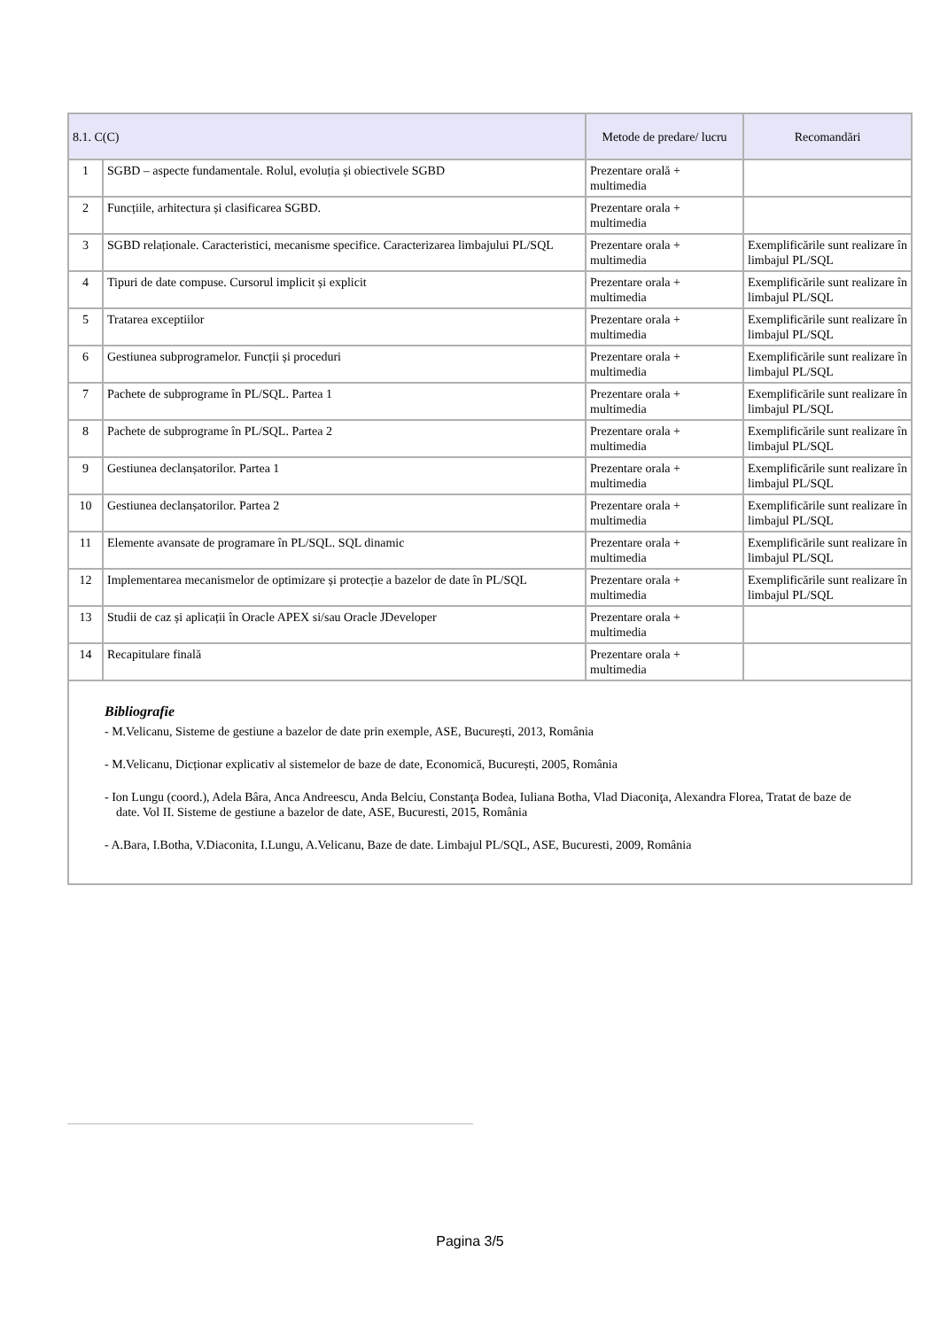| 8.1. C(C) | | Metode de predare/ lucru | Recomandări |
| --- | --- | --- | --- |
| 1 | SGBD – aspecte fundamentale. Rolul, evoluția și obiectivele SGBD | Prezentare orală + multimedia | |
| 2 | Funcțiile, arhitectura și clasificarea SGBD. | Prezentare orala + multimedia | |
| 3 | SGBD relaționale. Caracteristici, mecanisme specifice. Caracterizarea limbajului PL/SQL | Prezentare orala + multimedia | Exemplificările sunt realizare în limbajul PL/SQL |
| 4 | Tipuri de date compuse. Cursorul implicit și explicit | Prezentare orala + multimedia | Exemplificările sunt realizare în limbajul PL/SQL |
| 5 | Tratarea exceptiilor | Prezentare orala + multimedia | Exemplificările sunt realizare în limbajul PL/SQL |
| 6 | Gestiunea subprogramelor. Funcții și proceduri | Prezentare orala + multimedia | Exemplificările sunt realizare în limbajul PL/SQL |
| 7 | Pachete de subprograme în PL/SQL. Partea 1 | Prezentare orala + multimedia | Exemplificările sunt realizare în limbajul PL/SQL |
| 8 | Pachete de subprograme în PL/SQL. Partea 2 | Prezentare orala + multimedia | Exemplificările sunt realizare în limbajul PL/SQL |
| 9 | Gestiunea declanșatorilor. Partea 1 | Prezentare orala + multimedia | Exemplificările sunt realizare în limbajul PL/SQL |
| 10 | Gestiunea declanșatorilor. Partea 2 | Prezentare orala + multimedia | Exemplificările sunt realizare în limbajul PL/SQL |
| 11 | Elemente avansate de programare în PL/SQL. SQL dinamic | Prezentare orala + multimedia | Exemplificările sunt realizare în limbajul PL/SQL |
| 12 | Implementarea mecanismelor de optimizare și protecție a bazelor de date în PL/SQL | Prezentare orala + multimedia | Exemplificările sunt realizare în limbajul PL/SQL |
| 13 | Studii de caz și aplicații în Oracle APEX si/sau Oracle JDeveloper | Prezentare orala + multimedia | |
| 14 | Recapitulare finală | Prezentare orala + multimedia | |
| Bibliografie - M.Velicanu, Sisteme de gestiune a bazelor de date prin exemple, ASE, București, 2013, România - M.Velicanu, Dicționar explicativ al sistemelor de baze de date, Economică, București, 2005, România - Ion Lungu (coord.), Adela Bâra, Anca Andreescu, Anda Belciu, Constanţa Bodea, Iuliana Botha, Vlad Diaconiţa, Alexandra Florea, Tratat de baze de date. Vol II. Sisteme de gestiune a bazelor de date, ASE, Bucuresti, 2015, România - A.Bara, I.Botha, V.Diaconita, I.Lungu, A.Velicanu, Baze de date. Limbajul PL/SQL, ASE, Bucuresti, 2009, România | | | |
Pagina 3/5